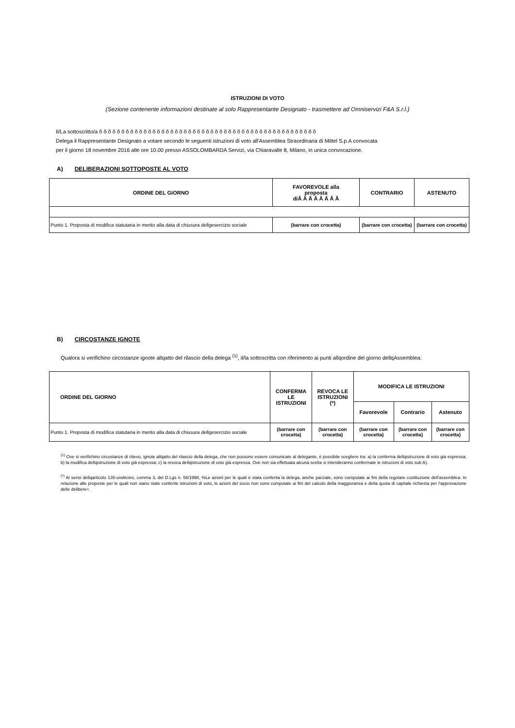ISTRUZIONI DI VOTO
(Sezione contenente informazioni destinate al solo Rappresentante Designato - trasmettere ad Omniservizi F&A S.r.l.)
Il/La sottoscritto/a õ õ õ õ õ õ õ õ õ õ õ õ õ õ õ õ õ õ õ õ õ õ õ õ õ õ õ õ õ õ õ õ õ õ õ õ õ õ õ õ õ õ õ õ õ õ õ õ õ
Delega il Rappresentante Designato a votare secondo le seguenti istruzioni di voto all'Assemblea Straordinaria di Mittel S.p.A convocata
per il giorno 18 novembre 2016 alle ore 10.00 presso ASSOLOMBARDA Servizi, via Chiaravalle 8, Milano, in unica convocazione.
A) DELIBERAZIONI SOTTOPOSTE AL VOTO
| ORDINE DEL GIORNO | FAVOREVOLE alla proposta diÅ Å Å Å Å Å Å Å | CONTRARIO | ASTENUTO |
| --- | --- | --- | --- |
| Punto 1. Proposta di modifica statutaria in merito alla data di chiusura dellgesercizio sociale | (barrare con crocetta) | (barrare con crocetta) | (barrare con crocetta) |
B) CIRCOSTANZE IGNOTE
Qualora si verifichino circostanze ignote allqatto del rilascio della delega <sup>(1)</sup>, il/la sottoscritta con riferimento ai punti allqordine del giorno dellqAssemblea:
| ORDINE DEL GIORNO | CONFERMA LE ISTRUZIONI | REVOCA LE ISTRUZIONI (*) | MODIFICA LE ISTRUZIONI | | |
| --- | --- | --- | --- | --- | --- |
| | | | Favorevole | Contrario | Astenuto |
| Punto 1. Proposta di modifica statutaria in merito alla data di chiusura dellgesercizio sociale | (barrare con crocetta) | (barrare con crocetta) | (barrare con crocetta) | (barrare con crocetta) | (barrare con crocetta) |
<sup>(1)</sup> Ove si verifichino circostanze di rilievo, ignote allqatto del rilascio della delega, che non possono essere comunicate al delegante, è possibile scegliere tra: a) la conferma dellqistruzione di voto già espressa; b) la modifica dellqistruzione di voto già espressa; c) la revoca dellqistruzione di voto già espressa. Ove non sia effettuata alcuna scelta si intenderanno confermate le istruzioni di voto sub A).
<sup>(*)</sup> Ai sensi dellqarticolo 135-undecies, comma 3, del D.Lgs n. 58/1998, %Le azioni per le quali è stata conferita la delega, anche parziale, sono computate ai fini della regolare costituzione dell'assemblea. In relazione alle proposte per le quali non siano state conferite istruzioni di voto, le azioni del socio non sono computate ai fini del calcolo della maggioranza e della quota di capitale richiesta per l'approvazione delle delibere+.